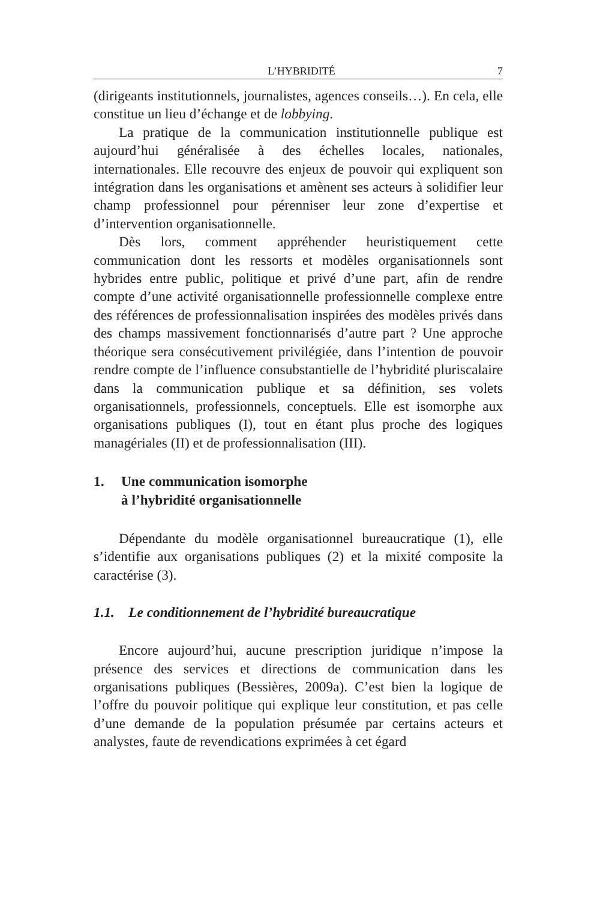L’HYBRIDITÉ 7
(dirigeants institutionnels, journalistes, agences conseils…). En cela, elle constitue un lieu d’échange et de lobbying.
La pratique de la communication institutionnelle publique est aujourd’hui généralisée à des échelles locales, nationales, internationales. Elle recouvre des enjeux de pouvoir qui expliquent son intégration dans les organisations et amènent ses acteurs à solidifier leur champ professionnel pour pérenniser leur zone d’expertise et d’intervention organisationnelle.
Dès lors, comment appréhender heuristiquement cette communication dont les ressorts et modèles organisationnels sont hybrides entre public, politique et privé d’une part, afin de rendre compte d’une activité organisationnelle professionnelle complexe entre des références de professionnalisation inspirées des modèles privés dans des champs massivement fonctionnarisés d’autre part ? Une approche théorique sera consécutivement privilégiée, dans l’intention de pouvoir rendre compte de l’influence consubstantielle de l’hybridité pluriscalaire dans la communication publique et sa définition, ses volets organisationnels, professionnels, conceptuels. Elle est isomorphe aux organisations publiques (I), tout en étant plus proche des logiques managériales (II) et de professionnalisation (III).
1. Une communication isomorphe
à l’hybridité organisationnelle
Dépendante du modèle organisationnel bureaucratique (1), elle s’identifie aux organisations publiques (2) et la mixité composite la caractérise (3).
1.1. Le conditionnement de l’hybridité bureaucratique
Encore aujourd’hui, aucune prescription juridique n’impose la présence des services et directions de communication dans les organisations publiques (Bessières, 2009a). C’est bien la logique de l’offre du pouvoir politique qui explique leur constitution, et pas celle d’une demande de la population présumée par certains acteurs et analystes, faute de revendications exprimées à cet égard